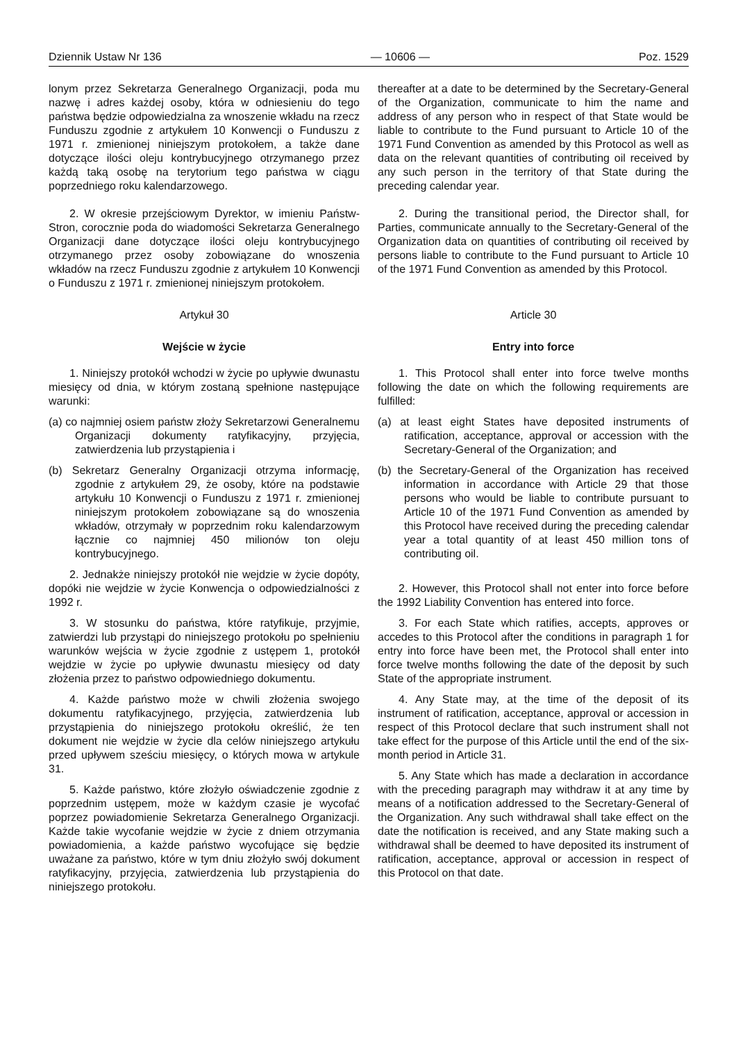Dziennik Ustaw Nr 136 — 10606 — Poz. 1529
lonym przez Sekretarza Generalnego Organizacji, poda mu nazwę i adres każdej osoby, która w odniesieniu do tego państwa będzie odpowiedzialna za wnoszenie wkładu na rzecz Funduszu zgodnie z artykułem 10 Konwencji o Funduszu z 1971 r. zmienionej niniejszym protokołem, a także dane dotyczące ilości oleju kontrybucyjnego otrzymanego przez każdą taką osobę na terytorium tego państwa w ciągu poprzedniego roku kalendarzowego.
2. W okresie przejściowym Dyrektor, w imieniu Państw-Stron, corocznie poda do wiadomości Sekretarza Generalnego Organizacji dane dotyczące ilości oleju kontrybucyjnego otrzymanego przez osoby zobowiązane do wnoszenia wkładów na rzecz Funduszu zgodnie z artykułem 10 Konwencji o Funduszu z 1971 r. zmienionej niniejszym protokołem.
Artykuł 30
Wejście w życie
1. Niniejszy protokół wchodzi w życie po upływie dwunastu miesięcy od dnia, w którym zostaną spełnione następujące warunki:
(a) co najmniej osiem państw złoży Sekretarzowi Generalnemu Organizacji dokumenty ratyfikacyjny, przyjęcia, zatwierdzenia lub przystąpienia i
(b) Sekretarz Generalny Organizacji otrzyma informację, zgodnie z artykułem 29, że osoby, które na podstawie artykułu 10 Konwencji o Funduszu z 1971 r. zmienionej niniejszym protokołem zobowiązane są do wnoszenia wkładów, otrzymały w poprzednim roku kalendarzowym łącznie co najmniej 450 milionów ton oleju kontrybucyjnego.
2. Jednakże niniejszy protokół nie wejdzie w życie dopóty, dopóki nie wejdzie w życie Konwencja o odpowiedzialności z 1992 r.
3. W stosunku do państwa, które ratyfikuje, przyjmie, zatwierdzi lub przystąpi do niniejszego protokołu po spełnieniu warunków wejścia w życie zgodnie z ustępem 1, protokół wejdzie w życie po upływie dwunastu miesięcy od daty złożenia przez to państwo odpowiedniego dokumentu.
4. Każde państwo może w chwili złożenia swojego dokumentu ratyfikacyjnego, przyjęcia, zatwierdzenia lub przystąpienia do niniejszego protokołu określić, że ten dokument nie wejdzie w życie dla celów niniejszego artykułu przed upływem sześciu miesięcy, o których mowa w artykule 31.
5. Każde państwo, które złożyło oświadczenie zgodnie z poprzednim ustępem, może w każdym czasie je wycofać poprzez powiadomienie Sekretarza Generalnego Organizacji. Każde takie wycofanie wejdzie w życie z dniem otrzymania powiadomienia, a każde państwo wycofujące się będzie uważane za państwo, które w tym dniu złożyło swój dokument ratyfikacyjny, przyjęcia, zatwierdzenia lub przystąpienia do niniejszego protokołu.
thereafter at a date to be determined by the Secretary-General of the Organization, communicate to him the name and address of any person who in respect of that State would be liable to contribute to the Fund pursuant to Article 10 of the 1971 Fund Convention as amended by this Protocol as well as data on the relevant quantities of contributing oil received by any such person in the territory of that State during the preceding calendar year.
2. During the transitional period, the Director shall, for Parties, communicate annually to the Secretary-General of the Organization data on quantities of contributing oil received by persons liable to contribute to the Fund pursuant to Article 10 of the 1971 Fund Convention as amended by this Protocol.
Article 30
Entry into force
1. This Protocol shall enter into force twelve months following the date on which the following requirements are fulfilled:
(a) at least eight States have deposited instruments of ratification, acceptance, approval or accession with the Secretary-General of the Organization; and
(b) the Secretary-General of the Organization has received information in accordance with Article 29 that those persons who would be liable to contribute pursuant to Article 10 of the 1971 Fund Convention as amended by this Protocol have received during the preceding calendar year a total quantity of at least 450 million tons of contributing oil.
2. However, this Protocol shall not enter into force before the 1992 Liability Convention has entered into force.
3. For each State which ratifies, accepts, approves or accedes to this Protocol after the conditions in paragraph 1 for entry into force have been met, the Protocol shall enter into force twelve months following the date of the deposit by such State of the appropriate instrument.
4. Any State may, at the time of the deposit of its instrument of ratification, acceptance, approval or accession in respect of this Protocol declare that such instrument shall not take effect for the purpose of this Article until the end of the six-month period in Article 31.
5. Any State which has made a declaration in accordance with the preceding paragraph may withdraw it at any time by means of a notification addressed to the Secretary-General of the Organization. Any such withdrawal shall take effect on the date the notification is received, and any State making such a withdrawal shall be deemed to have deposited its instrument of ratification, acceptance, approval or accession in respect of this Protocol on that date.